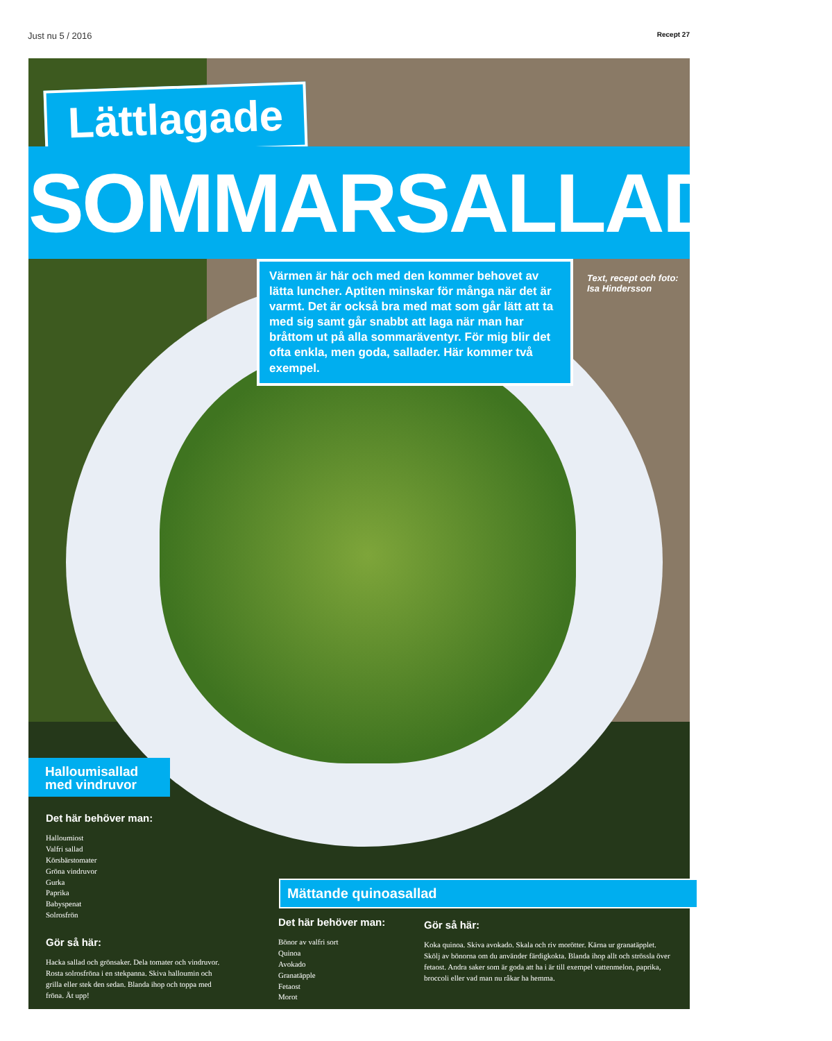Just nu 5 / 2016 Recept 27
Lättlagade
SOMMARSALLADER
Värmen är här och med den kommer behovet av lätta luncher. Aptiten minskar för många när det är varmt. Det är också bra med mat som går lätt att ta med sig samt går snabbt att laga när man har bråttom ut på alla sommaräventyr. För mig blir det ofta enkla, men goda, sallader. Här kommer två exempel.
Text, recept och foto:
Isa Hindersson
Halloumisallad
med vindruvor
Det här behöver man:
Halloumiost
Valfri sallad
Körsbärstomater
Gröna vindruvor
Gurka
Paprika
Babyspenat
Solrosfrön
Gör så här:
Hacka sallad och grönsaker. Dela tomater och vindruvor. Rosta solrosfröna i en stekpanna. Skiva halloumin och grilla eller stek den sedan. Blanda ihop och toppa med fröna. Ät upp!
Mättande quinoasallad
Det här behöver man:
Bönor av valfri sort
Quinoa
Avokado
Granatäpple
Fetaost
Morot
Gör så här:
Koka quinoa. Skiva avokado. Skala och riv morötter. Kärna ur granatäpplet. Skölj av bönorna om du använder färdigkokta. Blanda ihop allt och strössla över fetaost. Andra saker som är goda att ha i är till exempel vattenmelon, paprika, broccoli eller vad man nu råkar ha hemma.